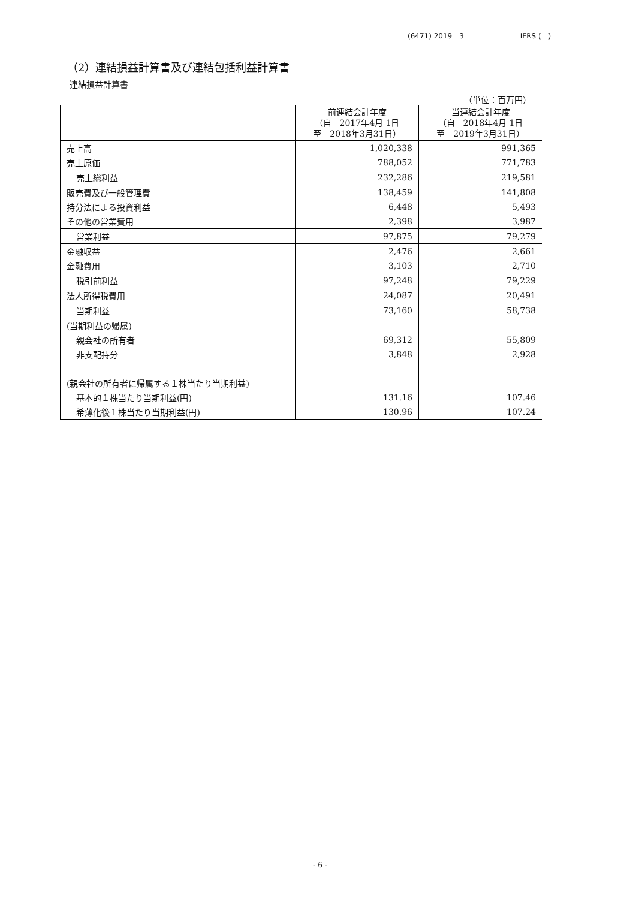(6471) 2019　3 IFRS (　)
（2）連結損益計算書及び連結包括利益計算書
連結損益計算書
（単位：百万円）
| | 前連結会計年度 （自 2017年4月 1日 至 2018年3月31日） | 当連結会計年度 （自 2018年4月 1日 至 2019年3月31日） |
| --- | --- | --- |
| 売上高 | 1,020,338 | 991,365 |
| 売上原価 | 788,052 | 771,783 |
| 売上総利益 | 232,286 | 219,581 |
| 販売費及び一般管理費 | 138,459 | 141,808 |
| 持分法による投資利益 | 6,448 | 5,493 |
| その他の営業費用 | 2,398 | 3,987 |
| 営業利益 | 97,875 | 79,279 |
| 金融収益 | 2,476 | 2,661 |
| 金融費用 | 3,103 | 2,710 |
| 税引前利益 | 97,248 | 79,229 |
| 法人所得税費用 | 24,087 | 20,491 |
| 当期利益 | 73,160 | 58,738 |
| (当期利益の帰属) | | |
| 親会社の所有者 | 69,312 | 55,809 |
| 非支配持分 | 3,848 | 2,928 |
| (親会社の所有者に帰属する１株当たり当期利益) | | |
| 基本的１株当たり当期利益(円) | 131.16 | 107.46 |
| 希薄化後１株当たり当期利益(円) | 130.96 | 107.24 |
- 6 -